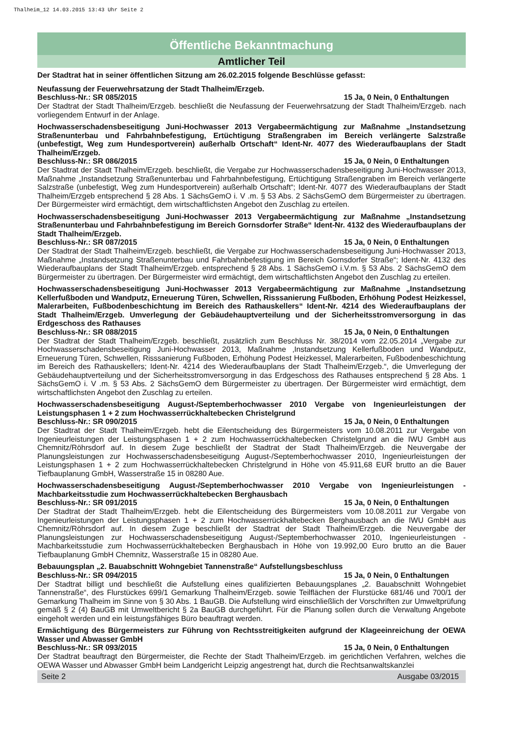Thalheim_12 14.03.2015 13:43 Uhr Seite 2
Öffentliche Bekanntmachung
Amtlicher Teil
Der Stadtrat hat in seiner öffentlichen Sitzung am 26.02.2015 folgende Beschlüsse gefasst:
Neufassung der Feuerwehrsatzung der Stadt Thalheim/Erzgeb.
Beschluss-Nr.: SR 085/2015 15 Ja, 0 Nein, 0 Enthaltungen
Der Stadtrat der Stadt Thalheim/Erzgeb. beschließt die Neufassung der Feuerwehrsatzung der Stadt Thalheim/Erzgeb. nach vorliegendem Entwurf in der Anlage.
Hochwasserschadensbeseitigung Juni-Hochwasser 2013 Vergabeermächtigung zur Maßnahme „Instandsetzung Straßenunterbau und Fahrbahnbefestigung, Ertüchtigung Straßengraben im Bereich verlängerte Salzstraße (unbefestigt, Weg zum Hundesportverein) außerhalb Ortschaft“ Ident-Nr. 4077 des Wiederaufbauplans der Stadt Thalheim/Erzgeb.
Beschluss-Nr.: SR 086/2015 15 Ja, 0 Nein, 0 Enthaltungen
Der Stadtrat der Stadt Thalheim/Erzgeb. beschließt, die Vergabe zur Hochwasserschadensbeseitigung Juni-Hochwasser 2013, Maßnahme „Instandsetzung Straßenunterbau und Fahrbahnbefestigung, Ertüchtigung Straßengraben im Bereich verlängerte Salzstraße (unbefestigt, Weg zum Hundesportverein) außerhalb Ortschaft“; Ident-Nr. 4077 des Wiederaufbauplans der Stadt Thalheim/Erzgeb entsprechend § 28 Abs. 1 SächsGemO i. V .m. § 53 Abs. 2 SächsGemO dem Bürgermeister zu übertragen. Der Bürgermeister wird ermächtigt, dem wirtschaftlichsten Angebot den Zuschlag zu erteilen.
Hochwasserschadensbeseitigung Juni-Hochwasser 2013 Vergabeermächtigung zur Maßnahme „Instandsetzung Straßenunterbau und Fahrbahnbefestigung im Bereich Gornsdorfer Straße“ Ident-Nr. 4132 des Wiederaufbauplans der Stadt Thalheim/Erzgeb.
Beschluss-Nr.: SR 087/2015 15 Ja, 0 Nein, 0 Enthaltungen
Der Stadtrat der Stadt Thalheim/Erzgeb. beschließt, die Vergabe zur Hochwasserschadensbeseitigung Juni-Hochwasser 2013, Maßnahme „Instandsetzung Straßenunterbau und Fahrbahnbefestigung im Bereich Gornsdorfer Straße“; Ident-Nr. 4132 des Wiederaufbauplans der Stadt Thalheim/Erzgeb. entsprechend § 28 Abs. 1 SächsGemO i.V.m. § 53 Abs. 2 SächsGemO dem Bürgermeister zu übertragen. Der Bürgermeister wird ermächtigt, dem wirtschaftlichsten Angebot den Zuschlag zu erteilen.
Hochwasserschadensbeseitigung Juni-Hochwasser 2013 Vergabeermächtigung zur Maßnahme „Instandsetzung Kellerfußboden und Wandputz, Erneuerung Türen, Schwellen, Risssanierung Fußboden, Erhöhung Podest Heizkessel, Malerarbeiten, Fußbodenbeschichtung im Bereich des Rathauskellers“ Ident-Nr. 4214 des Wiederaufbauplans der Stadt Thalheim/Erzgeb. Umverlegung der Gebäudehauptverteilung und der Sicherheitsstromversorgung in das Erdgeschoss des Rathauses
Beschluss-Nr.: SR 088/2015 15 Ja, 0 Nein, 0 Enthaltungen
Der Stadtrat der Stadt Thalheim/Erzgeb. beschließt, zusätzlich zum Beschluss Nr. 38/2014 vom 22.05.2014 „Vergabe zur Hochwasserschadensbeseitigung Juni-Hochwasser 2013, Maßnahme ‚Instandsetzung Kellerfußboden und Wandputz, Erneuerung Türen, Schwellen, Risssanierung Fußboden, Erhöhung Podest Heizkessel, Malerarbeiten, Fußbodenbeschichtung im Bereich des Rathauskellers; Ident-Nr. 4214 des Wiederaufbauplans der Stadt Thalheim/Erzgeb.“, die Umverlegung der Gebäudehauptverteilung und der Sicherheitsstromversorgung in das Erdgeschoss des Rathauses entsprechend § 28 Abs. 1 SächsGemO i. V .m. § 53 Abs. 2 SächsGemO dem Bürgermeister zu übertragen. Der Bürgermeister wird ermächtigt, dem wirtschaftlichsten Angebot den Zuschlag zu erteilen.
Hochwasserschadensbeseitigung August-/Septemberhochwasser 2010 Vergabe von Ingenieurleistungen der Leistungsphasen 1 + 2 zum Hochwasserrückhaltebecken Christelgrund
Beschluss-Nr.: SR 090/2015 15 Ja, 0 Nein, 0 Enthaltungen
Der Stadtrat der Stadt Thalheim/Erzgeb. hebt die Eilentscheidung des Bürgermeisters vom 10.08.2011 zur Vergabe von Ingenieurleistungen der Leistungsphasen 1 + 2 zum Hochwasserrückhaltebecken Christelgrund an die IWU GmbH aus Chemnitz/Röhrsdorf auf. In diesem Zuge beschließt der Stadtrat der Stadt Thalheim/Erzgeb. die Neuvergabe der Planungsleistungen zur Hochwasserschadensbeseitigung August-/Septemberhochwasser 2010, Ingenieurleistungen der Leistungsphasen 1 + 2 zum Hochwasserrückhaltebecken Christelgrund in Höhe von 45.911,68 EUR brutto an die Bauer Tiefbauplanung GmbH, Wasserstraße 15 in 08280 Aue.
Hochwasserschadensbeseitigung August-/Septemberhochwasser 2010 Vergabe von Ingenieurleistungen - Machbarkeitsstudie zum Hochwasserrückhaltebecken Berghausbach
Beschluss-Nr.: SR 091/2015 15 Ja, 0 Nein, 0 Enthaltungen
Der Stadtrat der Stadt Thalheim/Erzgeb. hebt die Eilentscheidung des Bürgermeisters vom 10.08.2011 zur Vergabe von Ingenieurleistungen der Leistungsphasen 1 + 2 zum Hochwasserrückhaltebecken Berghausbach an die IWU GmbH aus Chemnitz/Röhrsdorf auf. In diesem Zuge beschließt der Stadtrat der Stadt Thalheim/Erzgeb. die Neuvergabe der Planungsleistungen zur Hochwasserschadensbeseitigung August-/Septemberhochwasser 2010, Ingenieurleistungen - Machbarkeitsstudie zum Hochwasserrückhaltebecken Berghausbach in Höhe von 19.992,00 Euro brutto an die Bauer Tiefbauplanung GmbH Chemnitz, Wasserstraße 15 in 08280 Aue.
Bebauungsplan „2. Bauabschnitt Wohngebiet Tannenstraße“ Aufstellungsbeschluss
Beschluss-Nr.: SR 094/2015 15 Ja, 0 Nein, 0 Enthaltungen
Der Stadtrat billigt und beschließt die Aufstellung eines qualifizierten Bebauungsplanes „2. Bauabschnitt Wohngebiet Tannenstraße“, des Flurstückes 699/1 Gemarkung Thalheim/Erzgeb. sowie Teilflächen der Flurstücke 681/46 und 700/1 der Gemarkung Thalheim im Sinne von § 30 Abs. 1 BauGB. Die Aufstellung wird einschließlich der Vorschriften zur Umweltprüfung gemäß § 2 (4) BauGB mit Umweltbericht § 2a BauGB durchgeführt. Für die Planung sollen durch die Verwaltung Angebote eingeholt werden und ein leistungsfähiges Büro beauftragt werden.
Ermächtigung des Bürgermeisters zur Führung von Rechtsstreitigkeiten aufgrund der Klageeinreichung der OEWA Wasser und Abwasser GmbH
Beschluss-Nr.: SR 093/2015 15 Ja, 0 Nein, 0 Enthaltungen
Der Stadtrat beauftragt den Bürgermeister, die Rechte der Stadt Thalheim/Erzgeb. im gerichtlichen Verfahren, welches die OEWA Wasser und Abwasser GmbH beim Landgericht Leipzig angestrengt hat, durch die Rechtsanwaltskanzlei
Seite 2 Ausgabe 03/2015